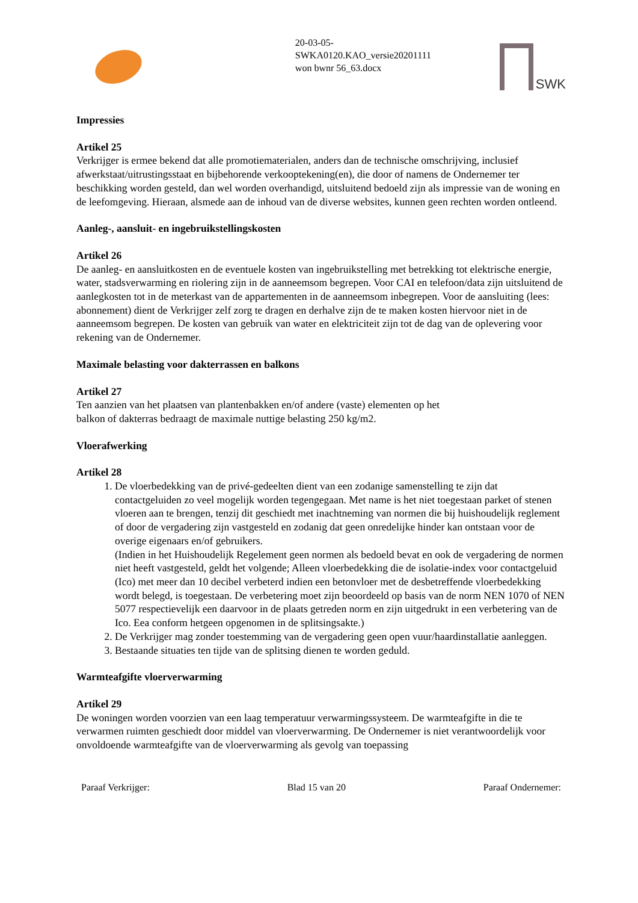20-03-05-
SWKA0120.KAO_versie20201111
won bwnr 56_63.docx
SWK
Impressies
Artikel 25
Verkrijger is ermee bekend dat alle promotiematerialen, anders dan de technische omschrijving, inclusief afwerkstaat/uitrustingsstaat en bijbehorende verkooptekening(en), die door of namens de Ondernemer ter beschikking worden gesteld, dan wel worden overhandigd, uitsluitend bedoeld zijn als impressie van de woning en de leefomgeving. Hieraan, alsmede aan de inhoud van de diverse websites, kunnen geen rechten worden ontleend.
Aanleg-, aansluit- en ingebruikstellingskosten
Artikel 26
De aanleg- en aansluitkosten en de eventuele kosten van ingebruikstelling met betrekking tot elektrische energie, water, stadsverwarming en riolering zijn in de aanneemsom begrepen. Voor CAI en telefoon/data zijn uitsluitend de aanlegkosten tot in de meterkast van de appartementen in de aanneemsom inbegrepen. Voor de aansluiting (lees: abonnement) dient de Verkrijger zelf zorg te dragen en derhalve zijn de te maken kosten hiervoor niet in de aanneemsom begrepen. De kosten van gebruik van water en elektriciteit zijn tot de dag van de oplevering voor rekening van de Ondernemer.
Maximale belasting voor dakterrassen en balkons
Artikel 27
Ten aanzien van het plaatsen van plantenbakken en/of andere (vaste) elementen op het
balkon of dakterras bedraagt de maximale nuttige belasting 250 kg/m2.
Vloerafwerking
Artikel 28
1. De vloerbedekking van de privé-gedeelten dient van een zodanige samenstelling te zijn dat contactgeluiden zo veel mogelijk worden tegengegaan. Met name is het niet toegestaan parket of stenen vloeren aan te brengen, tenzij dit geschiedt met inachtneming van normen die bij huishoudelijk reglement of door de vergadering zijn vastgesteld en zodanig dat geen onredelijke hinder kan ontstaan voor de overige eigenaars en/of gebruikers.
(Indien in het Huishoudelijk Regelement geen normen als bedoeld bevat en ook de vergadering de normen niet heeft vastgesteld, geldt het volgende; Alleen vloerbedekking die de isolatie-index voor contactgeluid (Ico) met meer dan 10 decibel verbeterd indien een betonvloer met de desbetreffende vloerbedekking wordt belegd, is toegestaan. De verbetering moet zijn beoordeeld op basis van de norm NEN 1070 of NEN 5077 respectievelijk een daarvoor in de plaats getreden norm en zijn uitgedrukt in een verbetering van de Ico. Eea conform hetgeen opgenomen in de splitsingsakte.)
2. De Verkrijger mag zonder toestemming van de vergadering geen open vuur/haardinstallatie aanleggen.
3. Bestaande situaties ten tijde van de splitsing dienen te worden geduld.
Warmteafgifte vloerverwarming
Artikel 29
De woningen worden voorzien van een laag temperatuur verwarmingssysteem. De warmteafgifte in die te verwarmen ruimten geschiedt door middel van vloerverwarming. De Ondernemer is niet verantwoordelijk voor onvoldoende warmteafgifte van de vloerverwarming als gevolg van toepassing
Paraaf Verkrijger: Blad 15 van 20 Paraaf Ondernemer: